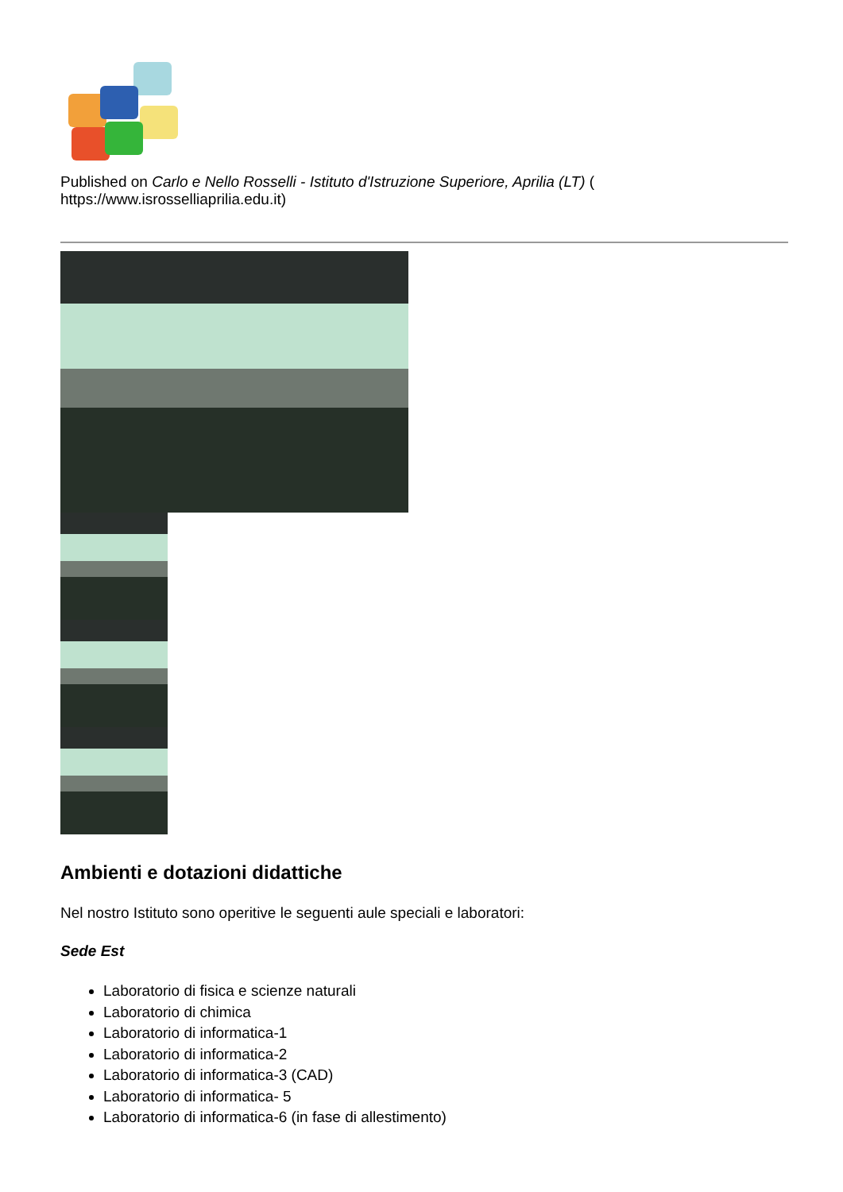Published on Carlo e Nello Rosselli - Istituto d'Istruzione Superiore, Aprilia (LT) ( https://www.isrosselliaprilia.edu.it)
Ambienti e dotazioni didattiche
Nel nostro Istituto sono operitive le seguenti aule speciali e laboratori:
Sede Est
Laboratorio di fisica e scienze naturali
Laboratorio di chimica
Laboratorio di informatica-1
Laboratorio di informatica-2
Laboratorio di informatica-3 (CAD)
Laboratorio di informatica- 5
Laboratorio di informatica-6 (in fase di allestimento)